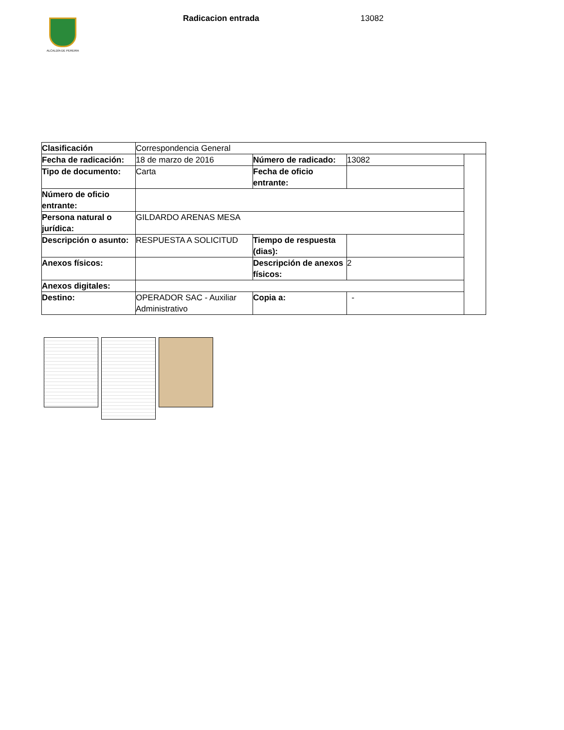ALCALDÍA DE PEREIRA
Radicacion entrada 13082
| Clasificación | Correspondencia General | | | |
| Fecha de radicación: | 18 de marzo de 2016 | Número de radicado: | 13082 | |
| Tipo de documento: | Carta | Fecha de oficio entrante: | | |
| Número de oficio entrante: | | | | |
| Persona natural o jurídica: | GILDARDO ARENAS MESA | | | |
| Descripción o asunto: | RESPUESTA A SOLICITUD | Tiempo de respuesta (dias): | | |
| Anexos físicos: | | Descripción de anexos físicos: | 2 | |
| Anexos digitales: | | | | |
| Destino: | OPERADOR SAC - Auxiliar Administrativo | Copia a: | - | |